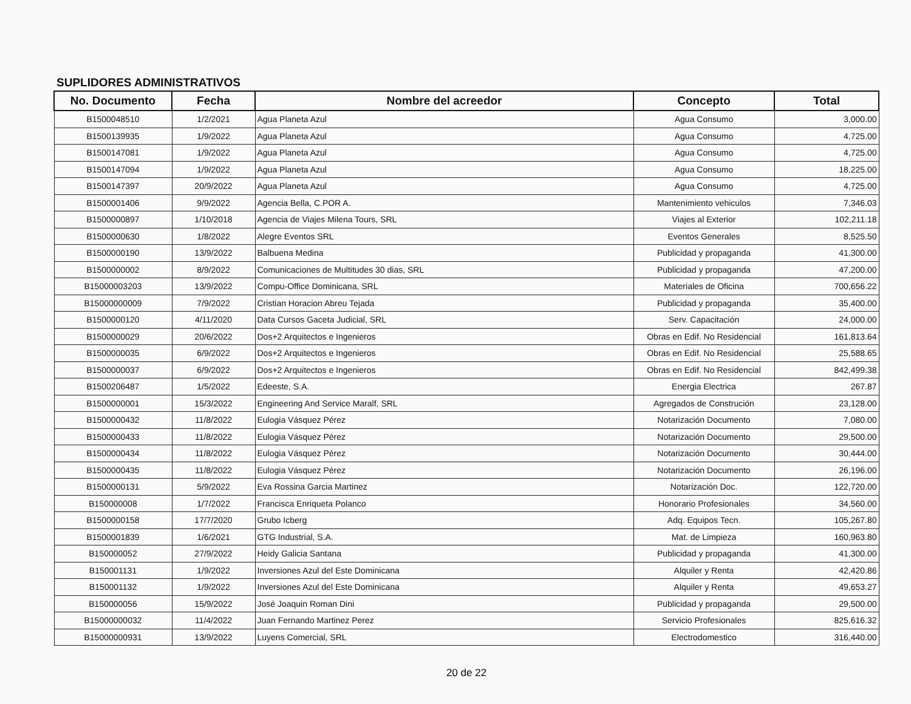SUPLIDORES ADMINISTRATIVOS
| No. Documento | Fecha | Nombre del acreedor | Concepto | Total |
| --- | --- | --- | --- | --- |
| B1500048510 | 1/2/2021 | Agua Planeta Azul | Agua Consumo | 3,000.00 |
| B1500139935 | 1/9/2022 | Agua Planeta Azul | Agua Consumo | 4,725.00 |
| B1500147081 | 1/9/2022 | Agua Planeta Azul | Agua Consumo | 4,725.00 |
| B1500147094 | 1/9/2022 | Agua Planeta Azul | Agua Consumo | 18,225.00 |
| B1500147397 | 20/9/2022 | Agua Planeta Azul | Agua Consumo | 4,725.00 |
| B1500001406 | 9/9/2022 | Agencia Bella, C.POR A. | Mantenimiento vehiculos | 7,346.03 |
| B1500000897 | 1/10/2018 | Agencia de Viajes Milena Tours, SRL | Viajes al Exterior | 102,211.18 |
| B1500000630 | 1/8/2022 | Alegre Eventos SRL | Eventos Generales | 8,525.50 |
| B1500000190 | 13/9/2022 | Balbuena Medina | Publicidad y propaganda | 41,300.00 |
| B1500000002 | 8/9/2022 | Comunicaciones de Multitudes 30 dias, SRL | Publicidad y propaganda | 47,200.00 |
| B15000003203 | 13/9/2022 | Compu-Office Dominicana, SRL | Materiales de Oficina | 700,656.22 |
| B15000000009 | 7/9/2022 | Cristian Horacion Abreu Tejada | Publicidad y propaganda | 35,400.00 |
| B1500000120 | 4/11/2020 | Data Cursos Gaceta Judicial, SRL | Serv. Capacitación | 24,000.00 |
| B1500000029 | 20/6/2022 | Dos+2 Arquitectos e Ingenieros | Obras en Edif. No Residencial | 161,813.64 |
| B1500000035 | 6/9/2022 | Dos+2 Arquitectos e Ingenieros | Obras en Edif. No Residencial | 25,588.65 |
| B1500000037 | 6/9/2022 | Dos+2 Arquitectos e Ingenieros | Obras en Edif. No Residencial | 842,499.38 |
| B1500206487 | 1/5/2022 | Edeeste, S.A. | Energia Electrica | 267.87 |
| B1500000001 | 15/3/2022 | Engineering And Service Maralf, SRL | Agregados de Construción | 23,128.00 |
| B1500000432 | 11/8/2022 | Eulogia Vásquez Pérez | Notarización Documento | 7,080.00 |
| B1500000433 | 11/8/2022 | Eulogia Vásquez Pérez | Notarización Documento | 29,500.00 |
| B1500000434 | 11/8/2022 | Eulogia Vásquez Pérez | Notarización Documento | 30,444.00 |
| B1500000435 | 11/8/2022 | Eulogia Vásquez Pérez | Notarización Documento | 26,196.00 |
| B1500000131 | 5/9/2022 | Eva Rossina Garcia Martinez | Notarización Doc. | 122,720.00 |
| B150000008 | 1/7/2022 | Francisca Enriqueta Polanco | Honorario Profesionales | 34,560.00 |
| B1500000158 | 17/7/2020 | Grubo Icberg | Adq. Equipos Tecn. | 105,267.80 |
| B1500001839 | 1/6/2021 | GTG Industrial, S.A. | Mat. de Limpieza | 160,963.80 |
| B150000052 | 27/9/2022 | Heidy Galicia Santana | Publicidad y propaganda | 41,300.00 |
| B150001131 | 1/9/2022 | Inversiones Azul del Este Dominicana | Alquiler y Renta | 42,420.86 |
| B150001132 | 1/9/2022 | Inversiones Azul del Este Dominicana | Alquiler y Renta | 49,653.27 |
| B150000056 | 15/9/2022 | José Joaquin Roman Dini | Publicidad y propaganda | 29,500.00 |
| B15000000032 | 11/4/2022 | Juan Fernando Martinez Perez | Servicio Profesionales | 825,616.32 |
| B15000000931 | 13/9/2022 | Luyens Comercial, SRL | Electrodomestico | 316,440.00 |
20 de 22